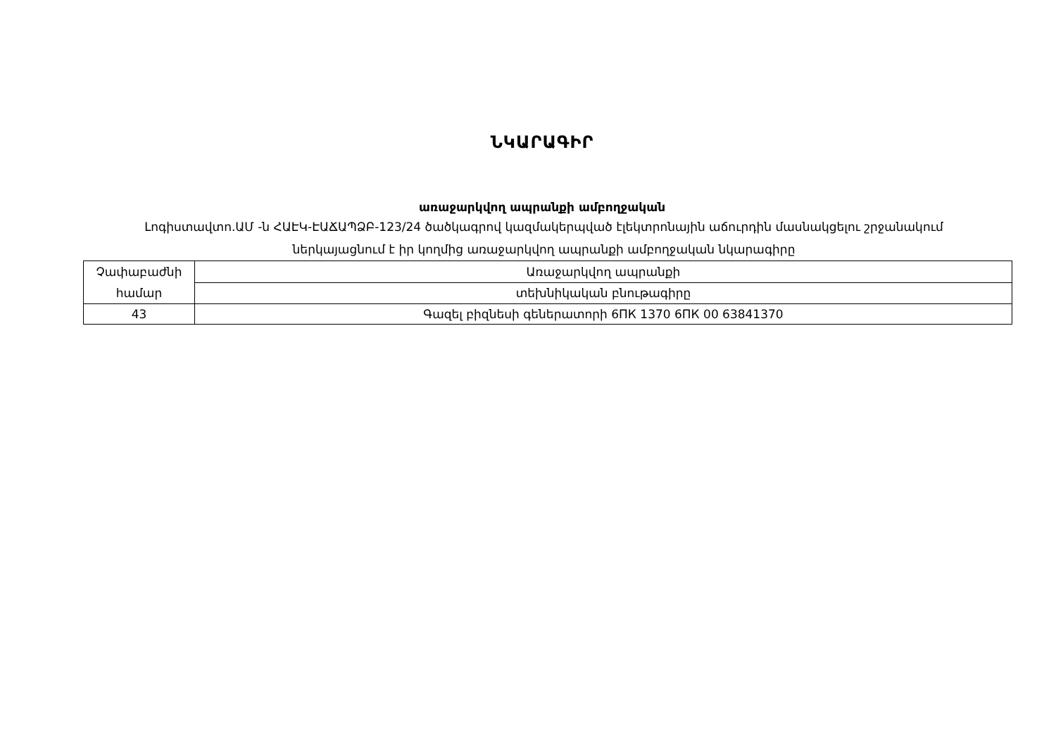ՆԿԱՐԱԳԻՐ
առաջարկվող ապրանքի ամբողջական
Լոգիստավտո.ԱՄ -ն ՀԱԷԿ-ԷԱՃԱՊՁԲ-123/24 ծածկագրով կազմակերպված էլեկտրոնային աճուրդին մասնակցելու շրջանակում ներկայացնում է իր կողմից առաջարկվող ապրանքի ամբողջական նկարագիրը
| Չափաբաժնի համար | Առաջարկվող ապրանքի |
| | տեխնիկական բնութագիրը |
| 43 | Գազել բիզնեսի գեներատորի 6ПК 1370 6ПК 00 63841370 |